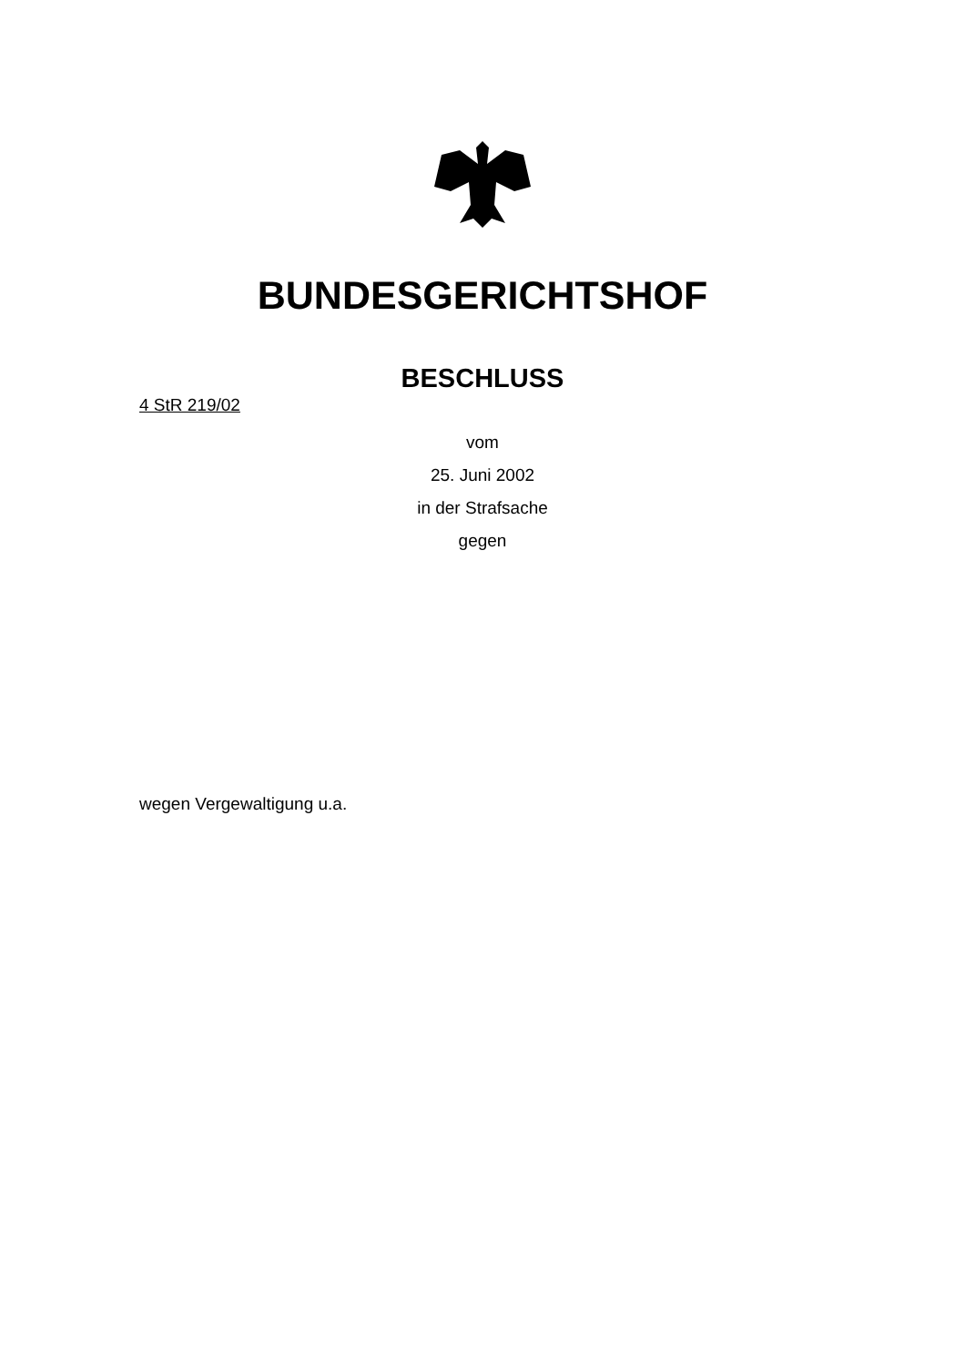BUNDESGERICHTSHOF
BESCHLUSS
4 StR 219/02
vom
25. Juni 2002
in der Strafsache
gegen
wegen Vergewaltigung u.a.